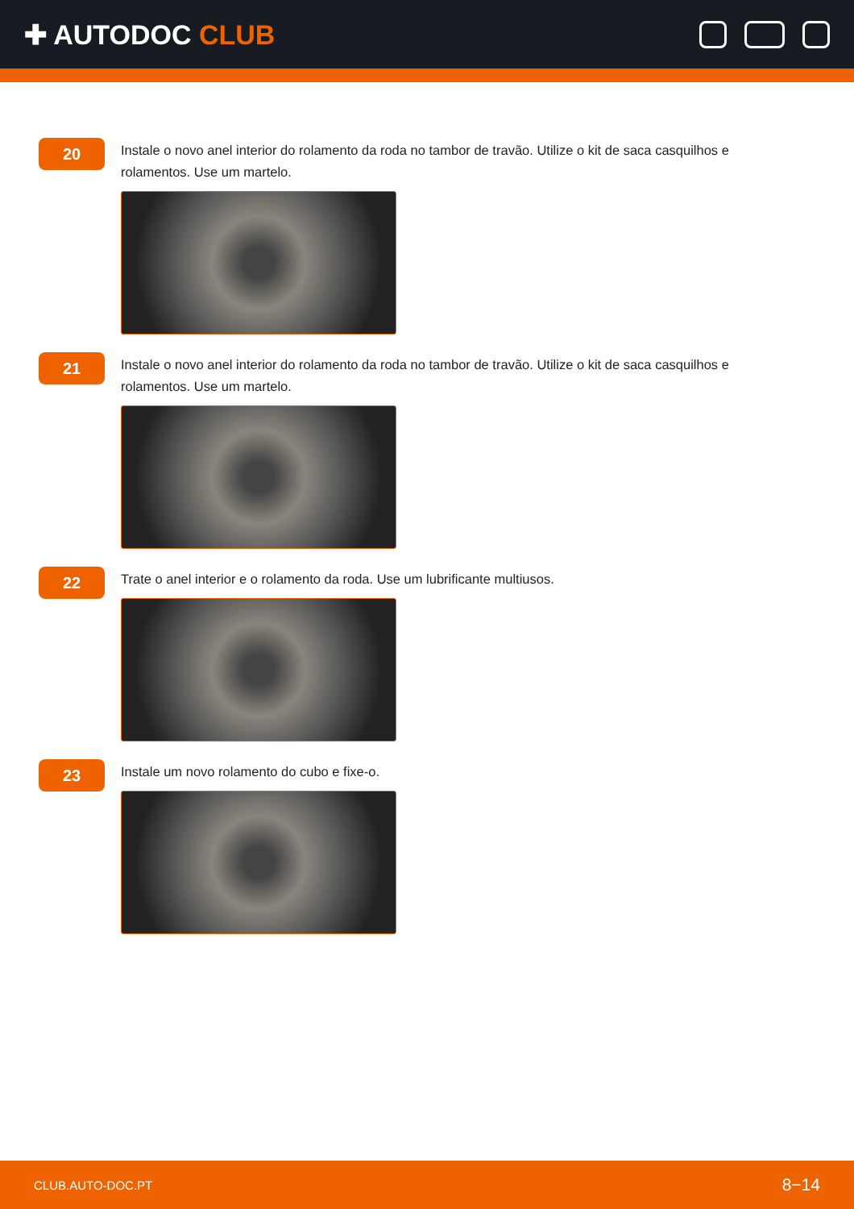✚ AUTODOC CLUB
20
Instale o novo anel interior do rolamento da roda no tambor de travão. Utilize o kit de saca casquilhos e rolamentos. Use um martelo.
21
Instale o novo anel interior do rolamento da roda no tambor de travão. Utilize o kit de saca casquilhos e rolamentos. Use um martelo.
22
Trate o anel interior e o rolamento da roda. Use um lubrificante multiusos.
23
Instale um novo rolamento do cubo e fixe-o.
CLUB.AUTO-DOC.PT 8−14